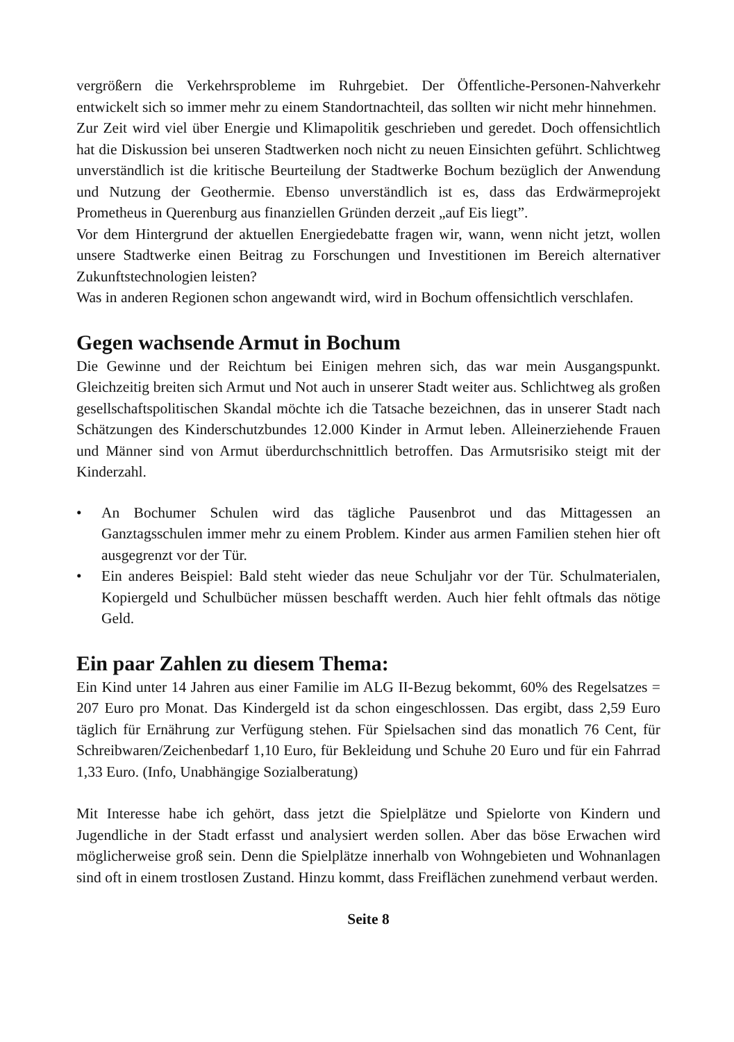vergrößern die Verkehrsprobleme im Ruhrgebiet. Der Öffentliche-Personen-Nahverkehr entwickelt sich so immer mehr zu einem Standortnachteil, das sollten wir nicht mehr hinnehmen.
Zur Zeit wird viel über Energie und Klimapolitik geschrieben und geredet. Doch offensichtlich hat die Diskussion bei unseren Stadtwerken noch nicht zu neuen Einsichten geführt. Schlichtweg unverständlich ist die kritische Beurteilung der Stadtwerke Bochum bezüglich der Anwendung und Nutzung der Geothermie. Ebenso unverständlich ist es, dass das Erdwärmeprojekt Prometheus in Querenburg aus finanziellen Gründen derzeit „auf Eis liegt”.
Vor dem Hintergrund der aktuellen Energiedebatte fragen wir, wann, wenn nicht jetzt, wollen unsere Stadtwerke einen Beitrag zu Forschungen und Investitionen im Bereich alternativer Zukunftstechnologien leisten?
Was in anderen Regionen schon angewandt wird, wird in Bochum offensichtlich verschlafen.
Gegen wachsende Armut in Bochum
Die Gewinne und der Reichtum bei Einigen mehren sich, das war mein Ausgangspunkt. Gleichzeitig breiten sich Armut und Not auch in unserer Stadt weiter aus. Schlichtweg als großen gesellschaftspolitischen Skandal möchte ich die Tatsache bezeichnen, das in unserer Stadt nach Schätzungen des Kinderschutzbundes 12.000 Kinder in Armut leben. Alleinerziehende Frauen und Männer sind von Armut überdurchschnittlich betroffen. Das Armutsrisiko steigt mit der Kinderzahl.
• An Bochumer Schulen wird das tägliche Pausenbrot und das Mittagessen an Ganztagsschulen immer mehr zu einem Problem. Kinder aus armen Familien stehen hier oft ausgegrenzt vor der Tür.
• Ein anderes Beispiel: Bald steht wieder das neue Schuljahr vor der Tür. Schulmaterialen, Kopiergeld und Schulbücher müssen beschafft werden. Auch hier fehlt oftmals das nötige Geld.
Ein paar Zahlen zu diesem Thema:
Ein Kind unter 14 Jahren aus einer Familie im ALG II-Bezug bekommt, 60% des Regelsatzes = 207 Euro pro Monat. Das Kindergeld ist da schon eingeschlossen. Das ergibt, dass 2,59 Euro täglich für Ernährung zur Verfügung stehen. Für Spielsachen sind das monatlich 76 Cent, für Schreibwaren/Zeichenbedarf 1,10 Euro, für Bekleidung und Schuhe 20 Euro und für ein Fahrrad 1,33 Euro. (Info, Unabhängige Sozialberatung)
Mit Interesse habe ich gehört, dass jetzt die Spielplätze und Spielorte von Kindern und Jugendliche in der Stadt erfasst und analysiert werden sollen. Aber das böse Erwachen wird möglicherweise groß sein. Denn die Spielplätze innerhalb von Wohngebieten und Wohnanlagen sind oft in einem trostlosen Zustand. Hinzu kommt, dass Freiflächen zunehmend verbaut werden.
Seite 8